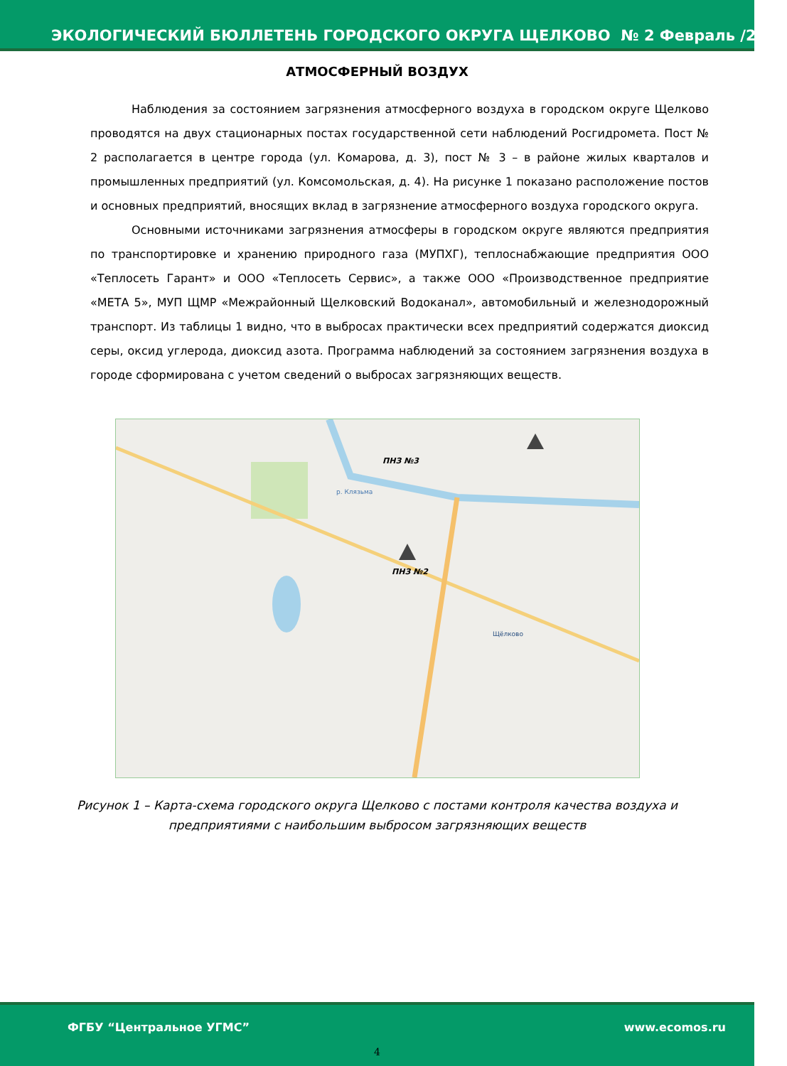ЭКОЛОГИЧЕСКИЙ БЮЛЛЕТЕНЬ ГОРОДСКОГО ОКРУГА ЩЕЛКОВО № 2 Февраль /2020
АТМОСФЕРНЫЙ ВОЗДУХ
Наблюдения за состоянием загрязнения атмосферного воздуха в городском округе Щелково проводятся на двух стационарных постах государственной сети наблюдений Росгидромета. Пост № 2 располагается в центре города (ул. Комарова, д. 3), пост № 3 – в районе жилых кварталов и промышленных предприятий (ул. Комсомольская, д. 4). На рисунке 1 показано расположение постов и основных предприятий, вносящих вклад в загрязнение атмосферного воздуха городского округа.
Основными источниками загрязнения атмосферы в городском округе являются предприятия по транспортировке и хранению природного газа (МУПХГ), теплоснабжающие предприятия ООО «Теплосеть Гарант» и ООО «Теплосеть Сервис», а также ООО «Производственное предприятие «МЕТА 5», МУП ЩМР «Межрайонный Щелковский Водоканал», автомобильный и железнодорожный транспорт. Из таблицы 1 видно, что в выбросах практически всех предприятий содержатся диоксид серы, оксид углерода, диоксид азота. Программа наблюдений за состоянием загрязнения воздуха в городе сформирована с учетом сведений о выбросах загрязняющих веществ.
ПНЗ №3
ПНЗ №2
р. Клязьма
Щёлково
Рисунок 1 – Карта-схема городского округа Щелково с постами контроля качества воздуха и предприятиями с наибольшим выбросом загрязняющих веществ
ФГБУ “Центральное УГМС” www.ecomos.ru
4